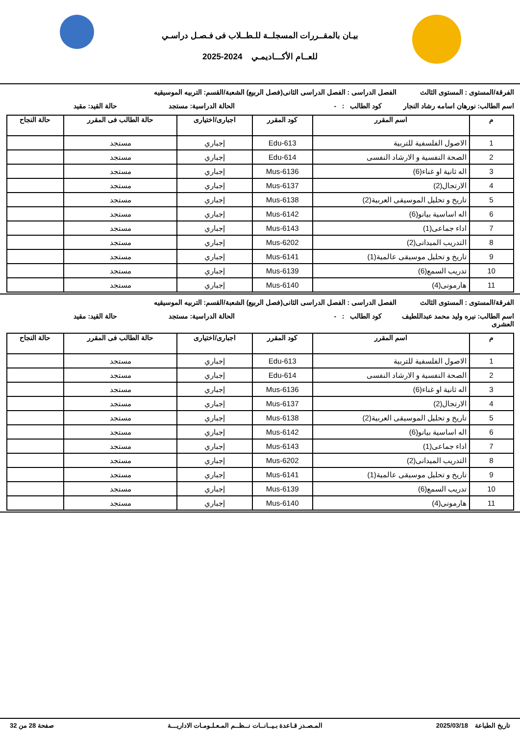بيـان بالمقــررات المسجلــة للـطــلاب فى فـصـل دراسـي
للعــام الأكـــاديمـي 2024-2025
الفرقة/المستوى : المستوى الثالث الفصل الدراسى : الفصل الدراسى الثانى(فصل الربيع) الشعبة/القسم: التربيه الموسيقيه
اسم الطالب: نورهان اسامه رشاد النجار كود الطالب : - الحالة الدراسية: مستجد حالة القيد: مقيد
| م | اسم المقرر | كود المقرر | اجبارى/اختيارى | حالة الطالب فى المقرر | حالة النجاح |
| --- | --- | --- | --- | --- | --- |
| 1 | الاصول الفلسفية للتربية | Edu-613 | إجباري | مستجد | |
| 2 | الصحة النفسية و الارشاد النفسى | Edu-614 | إجباري | مستجد | |
| 3 | اله ثانية او غناء(6) | Mus-6136 | إجباري | مستجد | |
| 4 | الارتجال(2) | Mus-6137 | إجباري | مستجد | |
| 5 | تاريخ و تحليل الموسيقى العربية(2) | Mus-6138 | إجباري | مستجد | |
| 6 | اله اساسية بيانو(6) | Mus-6142 | إجباري | مستجد | |
| 7 | اداء جماعى(1) | Mus-6143 | إجباري | مستجد | |
| 8 | التدريب الميدانى(2) | Mus-6202 | إجباري | مستجد | |
| 9 | تاريخ و تحليل موسيقى عالمية(1) | Mus-6141 | إجباري | مستجد | |
| 10 | تدريب السمع(6) | Mus-6139 | إجباري | مستجد | |
| 11 | هارمونى(4) | Mus-6140 | إجباري | مستجد | |
الفرقة/المستوى : المستوى الثالث الفصل الدراسى : الفصل الدراسى الثانى(فصل الربيع) الشعبة/القسم: التربيه الموسيقيه
اسم الطالب: نيره وليد محمد عبداللطيف العشرى كود الطالب : - الحالة الدراسية: مستجد حالة القيد: مقيد
| م | اسم المقرر | كود المقرر | اجبارى/اختيارى | حالة الطالب فى المقرر | حالة النجاح |
| --- | --- | --- | --- | --- | --- |
| 1 | الاصول الفلسفية للتربية | Edu-613 | إجباري | مستجد | |
| 2 | الصحة النفسية و الارشاد النفسى | Edu-614 | إجباري | مستجد | |
| 3 | اله ثانية او غناء(6) | Mus-6136 | إجباري | مستجد | |
| 4 | الارتجال(2) | Mus-6137 | إجباري | مستجد | |
| 5 | تاريخ و تحليل الموسيقى العربية(2) | Mus-6138 | إجباري | مستجد | |
| 6 | اله اساسية بيانو(6) | Mus-6142 | إجباري | مستجد | |
| 7 | اداء جماعى(1) | Mus-6143 | إجباري | مستجد | |
| 8 | التدريب الميدانى(2) | Mus-6202 | إجباري | مستجد | |
| 9 | تاريخ و تحليل موسيقى عالمية(1) | Mus-6141 | إجباري | مستجد | |
| 10 | تدريب السمع(6) | Mus-6139 | إجباري | مستجد | |
| 11 | هارمونى(4) | Mus-6140 | إجباري | مستجد | |
تاريخ الطباعة 2025/03/18 المـصـدر قـاعدة بـيــانــات نــظــم المـعـلـومـات الاداريـــة صفحة 28 من 32